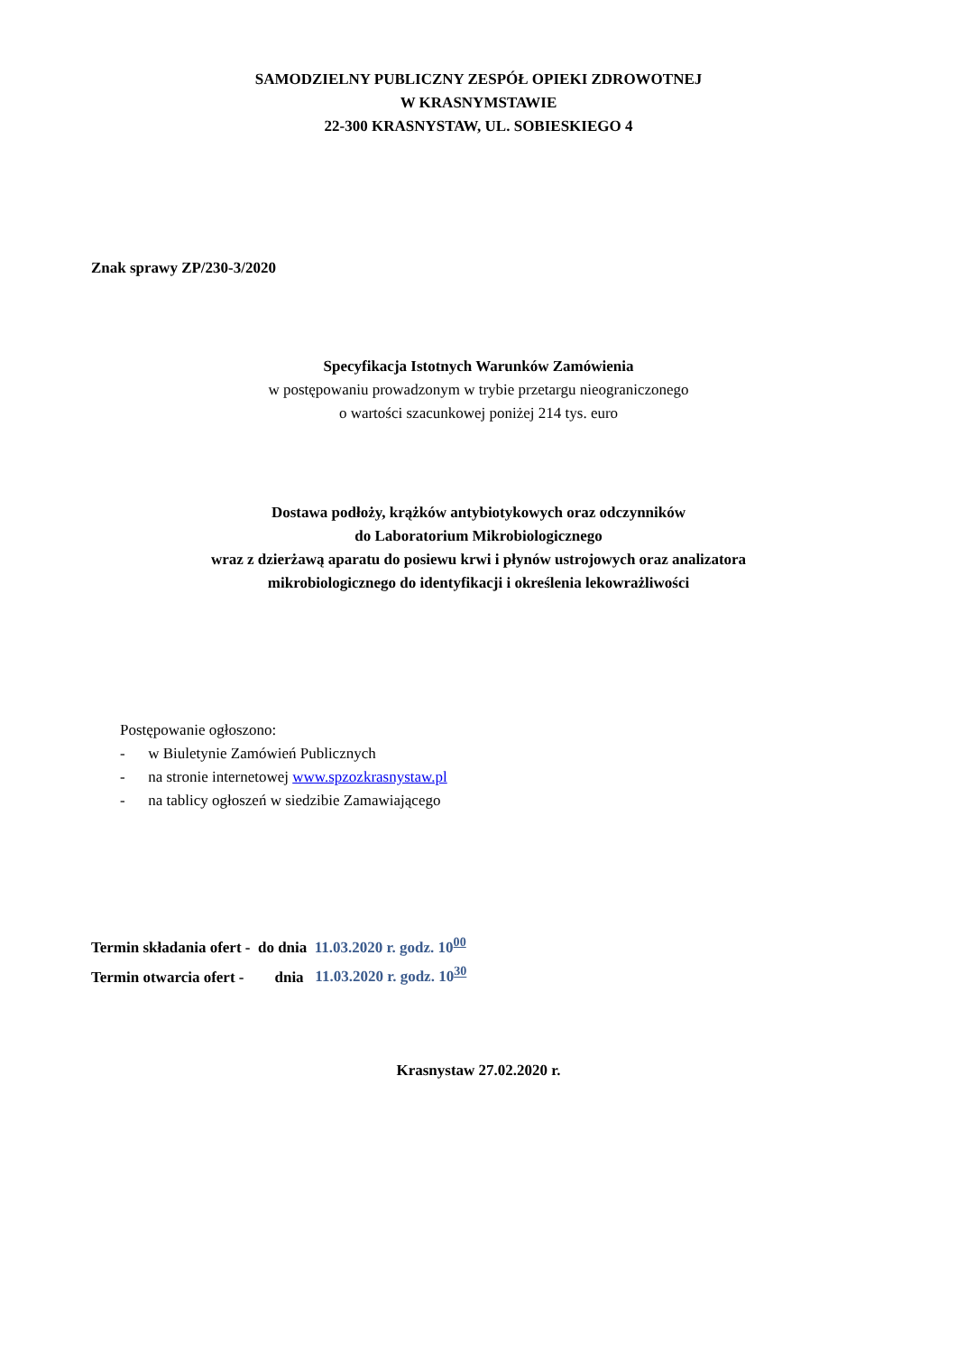SAMODZIELNY PUBLICZNY ZESPÓŁ OPIEKI ZDROWOTNEJ
W KRASNYMSTAWIE
22-300 KRASNYSTAW, UL. SOBIESKIEGO 4
Znak sprawy ZP/230-3/2020
Specyfikacja Istotnych Warunków Zamówienia
w postępowaniu prowadzonym w trybie przetargu nieograniczonego
o wartości szacunkowej poniżej 214 tys. euro
Dostawa podłoży, krążków antybiotykowych oraz odczynników
do Laboratorium Mikrobiologicznego
wraz z dzierżawą aparatu do posiewu krwi i płynów ustrojowych oraz analizatora
mikrobiologicznego do identyfikacji i określenia lekowrażliwości
Postępowanie ogłoszono:
- w Biuletynie Zamówień Publicznych
- na stronie internetowej www.spzozkrasnystaw.pl
- na tablicy ogłoszeń w siedzibie Zamawiającego
Termin składania ofert - do dnia 11.03.2020 r. godz. 10<sup>00</sup>
Termin otwarcia ofert - dnia 11.03.2020 r. godz. 10<sup>30</sup>
Krasnystaw 27.02.2020 r.